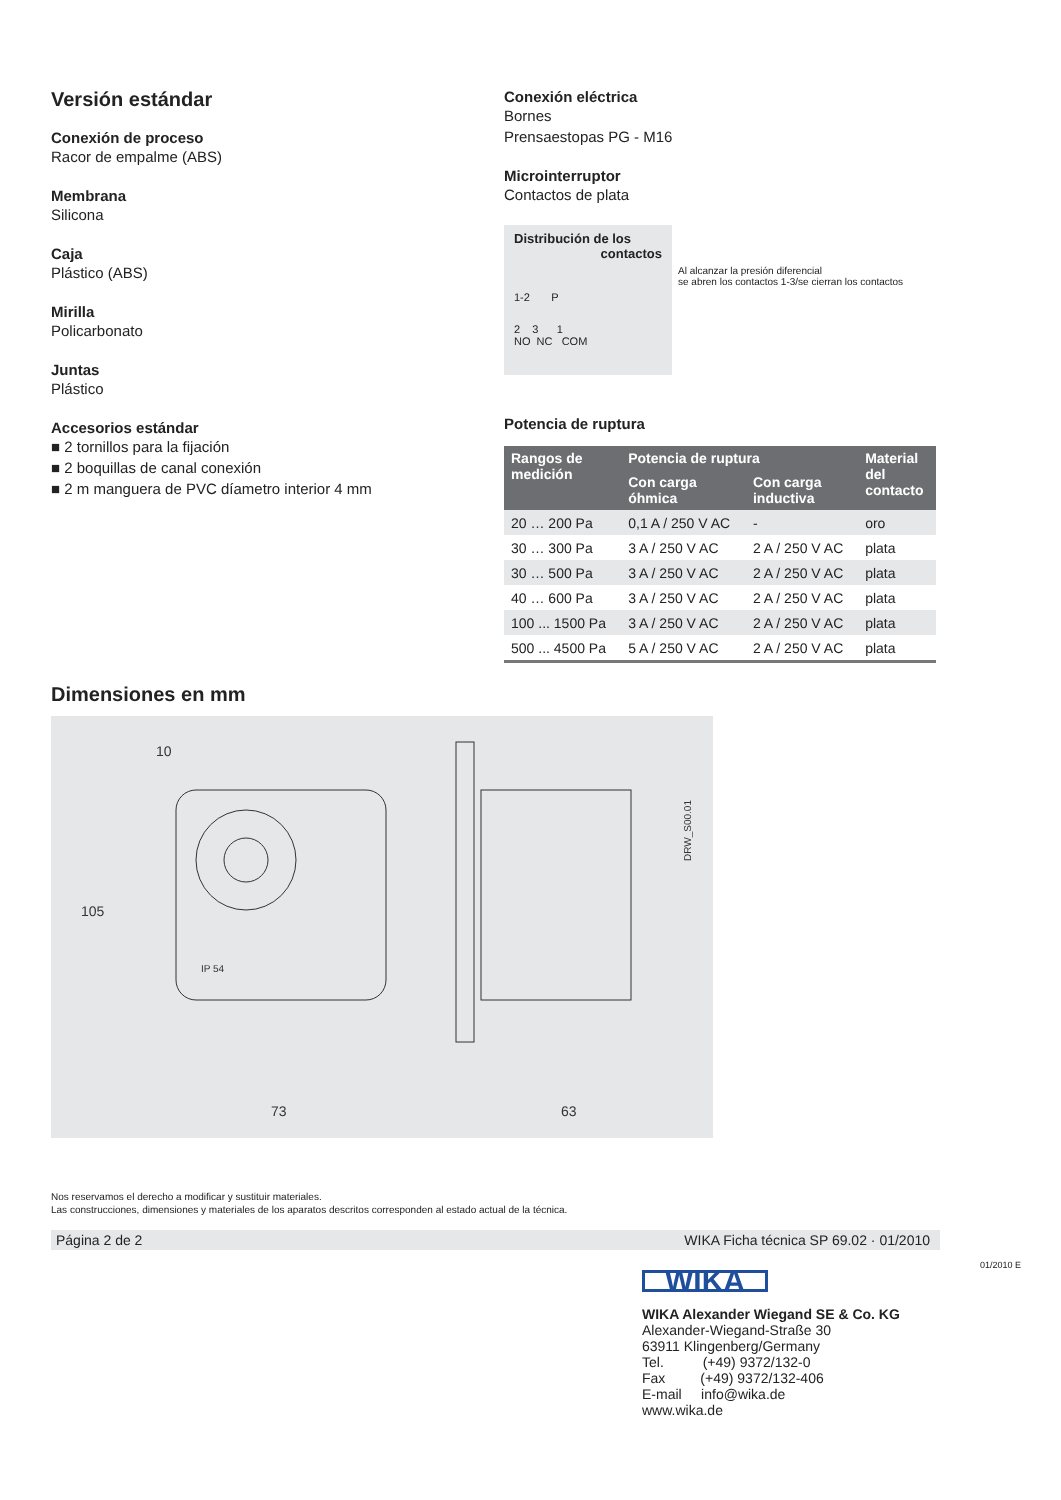Versión estándar
Conexión de proceso
Racor de empalme (ABS)
Membrana
Silicona
Caja
Plástico (ABS)
Mirilla
Policarbonato
Juntas
Plástico
Accesorios estándar
■ 2 tornillos para la fijación
■ 2 boquillas de canal conexión
■ 2 m manguera de PVC díametro interior 4 mm
Conexión eléctrica
Bornes
Prensaestopas PG - M16
Microinterruptor
Contactos de plata
Distribución de los
contactos
1-2 P
2 3 1
NO NC COM
Al alcanzar la presión diferencial
se abren los contactos 1-3/se cierran los contactos
Potencia de ruptura
| Rangos de medición | Potencia de ruptura | | Material del contacto |
| --- | --- | --- | --- |
| | Con carga óhmica | Con carga inductiva | |
| 20 … 200 Pa | 0,1 A / 250 V AC | - | oro |
| 30 … 300 Pa | 3 A / 250 V AC | 2 A / 250 V AC | plata |
| 30 … 500 Pa | 3 A / 250 V AC | 2 A / 250 V AC | plata |
| 40 … 600 Pa | 3 A / 250 V AC | 2 A / 250 V AC | plata |
| 100 ... 1500 Pa | 3 A / 250 V AC | 2 A / 250 V AC | plata |
| 500 ... 4500 Pa | 5 A / 250 V AC | 2 A / 250 V AC | plata |
Dimensiones en mm
10
105
73
63
DRW_S00.01
IP 54
Nos reservamos el derecho a modificar y sustituir materiales.
Las construcciones, dimensiones y materiales de los aparatos descritos corresponden al estado actual de la técnica.
Página 2 de 2 WIKA Ficha técnica SP 69.02 · 01/2010
01/2010 E
WIKA
WIKA Alexander Wiegand SE & Co. KG
Alexander-Wiegand-Straße 30
63911 Klingenberg/Germany
Tel. (+49) 9372/132-0
Fax (+49) 9372/132-406
E-mail info@wika.de
www.wika.de